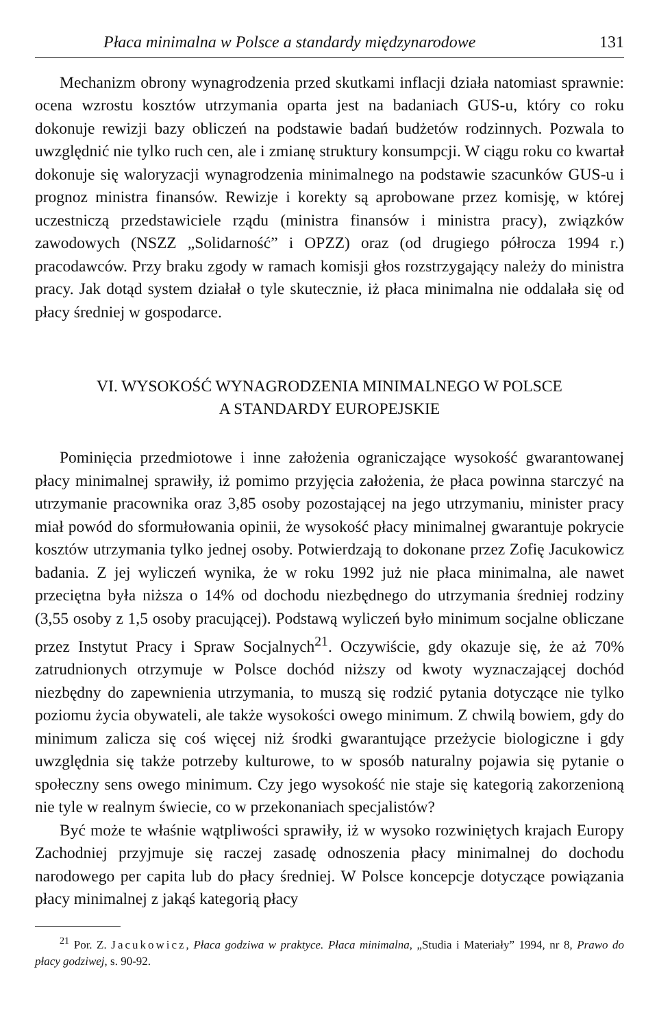Płaca minimalna w Polsce a standardy międzynarodowe 131
Mechanizm obrony wynagrodzenia przed skutkami inflacji działa natomiast sprawnie: ocena wzrostu kosztów utrzymania oparta jest na badaniach GUS-u, który co roku dokonuje rewizji bazy obliczeń na podstawie badań budżetów rodzinnych. Pozwala to uwzględnić nie tylko ruch cen, ale i zmianę struktury konsumpcji. W ciągu roku co kwartał dokonuje się waloryzacji wynagrodzenia minimalnego na podstawie szacunków GUS-u i prognoz ministra finansów. Rewizje i korekty są aprobowane przez komisję, w której uczestniczą przedstawiciele rządu (ministra finansów i ministra pracy), związków zawodowych (NSZZ „Solidarność” i OPZZ) oraz (od drugiego półrocza 1994 r.) pracodawców. Przy braku zgody w ramach komisji głos rozstrzygający należy do ministra pracy. Jak dotąd system działał o tyle skutecznie, iż płaca minimalna nie oddalała się od płacy średniej w gospodarce.
VI. WYSOKOŚĆ WYNAGRODZENIA MINIMALNEGO W POLSCE
A STANDARDY EUROPEJSKIE
Pominięcia przedmiotowe i inne założenia ograniczające wysokość gwarantowanej płacy minimalnej sprawiły, iż pomimo przyjęcia założenia, że płaca powinna starczyć na utrzymanie pracownika oraz 3,85 osoby pozostającej na jego utrzymaniu, minister pracy miał powód do sformułowania opinii, że wysokość płacy minimalnej gwarantuje pokrycie kosztów utrzymania tylko jednej osoby. Potwierdzają to dokonane przez Zofię Jacukowicz badania. Z jej wyliczeń wynika, że w roku 1992 już nie płaca minimalna, ale nawet przeciętna była niższa o 14% od dochodu niezbędnego do utrzymania średniej rodziny (3,55 osoby z 1,5 osoby pracującej). Podstawą wyliczeń było minimum socjalne obliczane przez Instytut Pracy i Spraw Socjalnych<sup>21</sup>. Oczywiście, gdy okazuje się, że aż 70% zatrudnionych otrzymuje w Polsce dochód niższy od kwoty wyznaczającej dochód niezbędny do zapewnienia utrzymania, to muszą się rodzić pytania dotyczące nie tylko poziomu życia obywateli, ale także wysokości owego minimum. Z chwilą bowiem, gdy do minimum zalicza się coś więcej niż środki gwarantujące przeżycie biologiczne i gdy uwzględnia się także potrzeby kulturowe, to w sposób naturalny pojawia się pytanie o społeczny sens owego minimum. Czy jego wysokość nie staje się kategorią zakorzenioną nie tyle w realnym świecie, co w przekonaniach specjalistów?
Być może te właśnie wątpliwości sprawiły, iż w wysoko rozwiniętych krajach Europy Zachodniej przyjmuje się raczej zasadę odnoszenia płacy minimalnej do dochodu narodowego per capita lub do płacy średniej. W Polsce koncepcje dotyczące powiązania płacy minimalnej z jakąś kategorią płacy
<sup>21</sup> Por. Z. Jacukowicz, Płaca godziwa w praktyce. Płaca minimalna, „Studia i Materiały” 1994, nr 8, Prawo do płacy godziwej, s. 90-92.